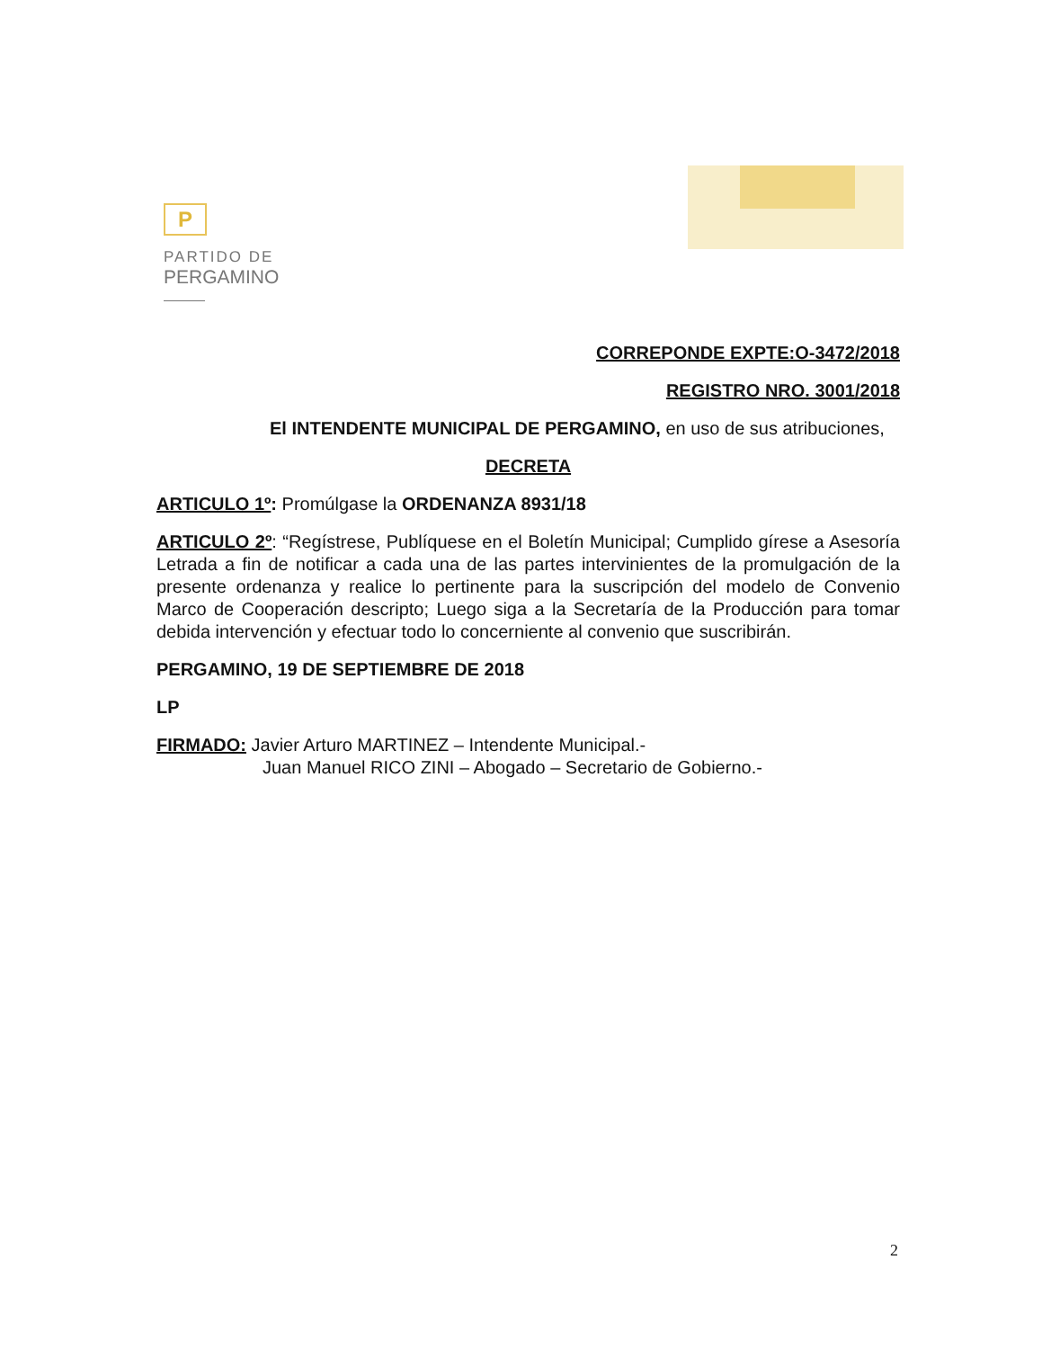P
PARTIDO DE
PERGAMINO
CORREPONDE EXPTE:O-3472/2018
REGISTRO NRO. 3001/2018
El INTENDENTE MUNICIPAL DE PERGAMINO, en uso de sus atribuciones,
DECRETA
ARTICULO 1º: Promúlgase la ORDENANZA 8931/18
ARTICULO 2º: “Regístrese, Publíquese en el Boletín Municipal; Cumplido gírese a Asesoría Letrada a fin de notificar a cada una de las partes intervinientes de la promulgación de la presente ordenanza y realice lo pertinente para la suscripción del modelo de Convenio Marco de Cooperación descripto; Luego siga a la Secretaría de la Producción para tomar debida intervención y efectuar todo lo concerniente al convenio que suscribirán.
PERGAMINO, 19 DE SEPTIEMBRE DE 2018
LP
FIRMADO: Javier Arturo MARTINEZ – Intendente Municipal.-
Juan Manuel RICO ZINI – Abogado – Secretario de Gobierno.-
2